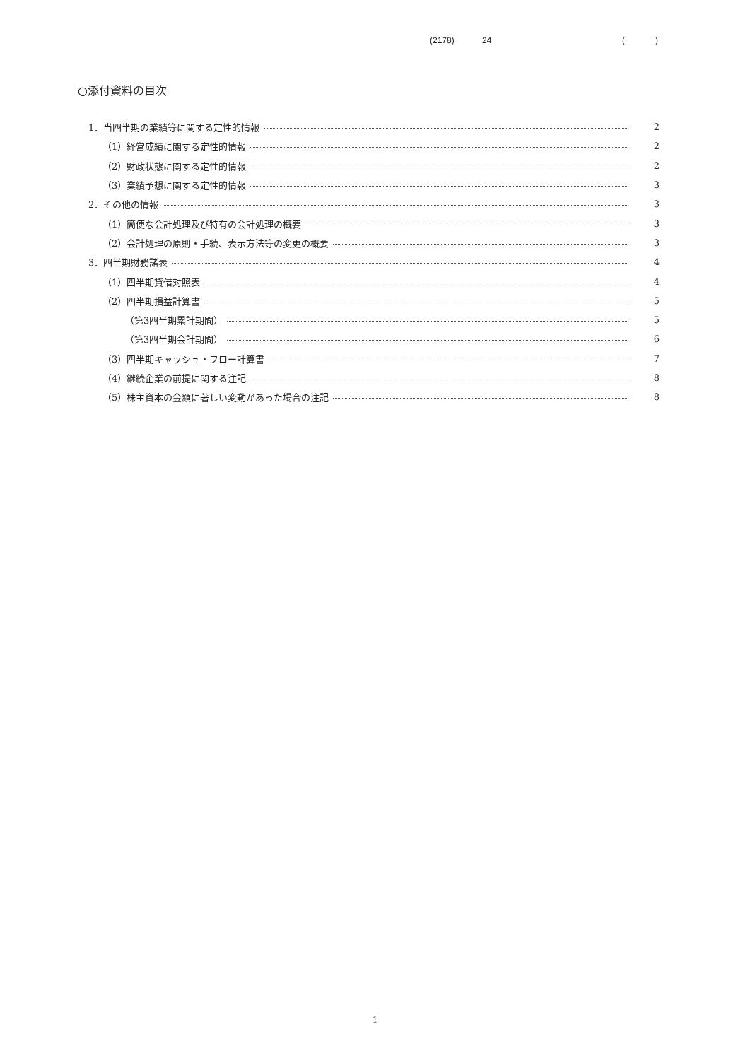(2178) 24 ( )
○添付資料の目次
1．当四半期の業績等に関する定性的情報 2
（1）経営成績に関する定性的情報 2
（2）財政状態に関する定性的情報 2
（3）業績予想に関する定性的情報 3
2．その他の情報 3
（1）簡便な会計処理及び特有の会計処理の概要 3
（2）会計処理の原則・手続、表示方法等の変更の概要 3
3．四半期財務諸表 4
（1）四半期貸借対照表 4
（2）四半期損益計算書 5
（第3四半期累計期間） 5
（第3四半期会計期間） 6
（3）四半期キャッシュ・フロー計算書 7
（4）継続企業の前提に関する注記 8
（5）株主資本の金額に著しい変動があった場合の注記 8
1